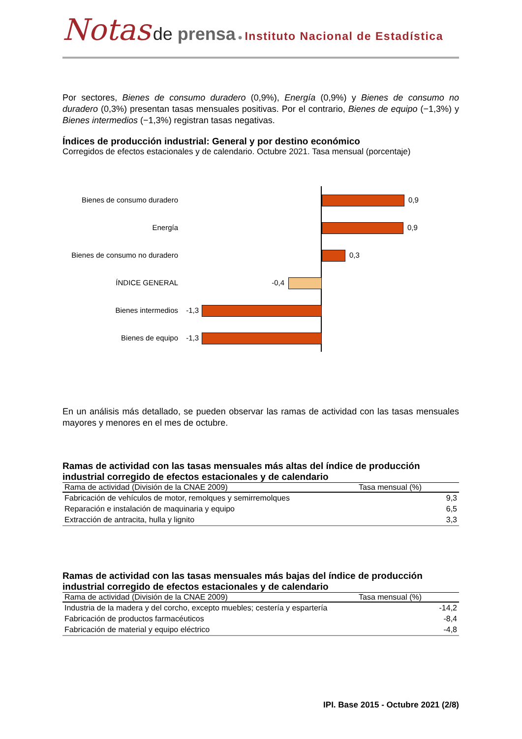Notas de prensa ● Instituto Nacional de Estadística
Por sectores, Bienes de consumo duradero (0,9%), Energía (0,9%) y Bienes de consumo no duradero (0,3%) presentan tasas mensuales positivas. Por el contrario, Bienes de equipo (−1,3%) y Bienes intermedios (−1,3%) registran tasas negativas.
Índices de producción industrial: General y por destino económico
Corregidos de efectos estacionales y de calendario. Octubre 2021. Tasa mensual (porcentaje)
Bienes de consumo duradero
0,9
Energía
0,9
Bienes de consumo no duradero
0,3
ÍNDICE GENERAL
-0,4
Bienes intermedios
-1,3
Bienes de equipo
-1,3
En un análisis más detallado, se pueden observar las ramas de actividad con las tasas mensuales mayores y menores en el mes de octubre.
Ramas de actividad con las tasas mensuales más altas del índice de producción industrial corregido de efectos estacionales y de calendario
| Rama de actividad (División de la CNAE 2009) | Tasa mensual (%) |
| --- | --- |
| Fabricación de vehículos de motor, remolques y semirremolques | 9,3 |
| Reparación e instalación de maquinaria y equipo | 6,5 |
| Extracción de antracita, hulla y lignito | 3,3 |
Ramas de actividad con las tasas mensuales más bajas del índice de producción industrial corregido de efectos estacionales y de calendario
| Rama de actividad (División de la CNAE 2009) | Tasa mensual (%) |
| --- | --- |
| Industria de la madera y del corcho, excepto muebles; cestería y espartería | -14,2 |
| Fabricación de productos farmacéuticos | -8,4 |
| Fabricación de material y equipo eléctrico | -4,8 |
IPI. Base 2015 - Octubre 2021 (2/8)